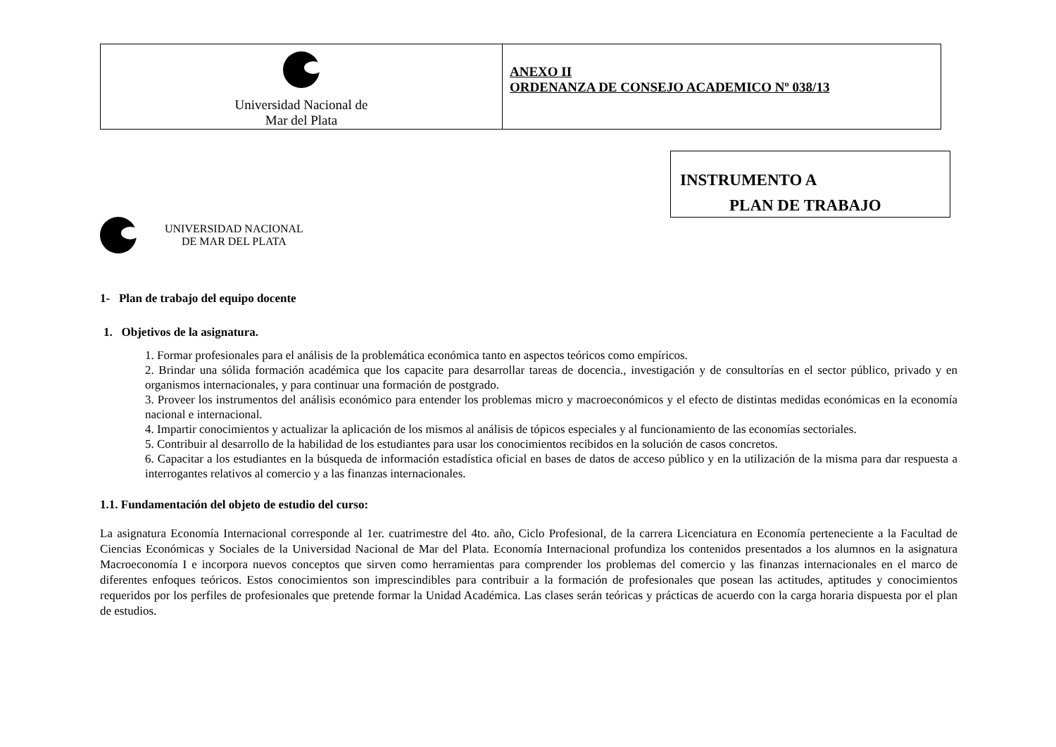| Universidad Nacional de Mar del Plata | ANEXO II ORDENANZA DE CONSEJO ACADEMICO Nº 038/13 |
UNIVERSIDAD NACIONAL
DE MAR DEL PLATA
INSTRUMENTO A
PLAN DE TRABAJO
1- Plan de trabajo del equipo docente
1. Objetivos de la asignatura.
1. Formar profesionales para el análisis de la problemática económica tanto en aspectos teóricos como empíricos.
2. Brindar una sólida formación académica que los capacite para desarrollar tareas de docencia., investigación y de consultorías en el sector público, privado y en organismos internacionales, y para continuar una formación de postgrado.
3. Proveer los instrumentos del análisis económico para entender los problemas micro y macroeconómicos y el efecto de distintas medidas económicas en la economía nacional e internacional.
4. Impartir conocimientos y actualizar la aplicación de los mismos al análisis de tópicos especiales y al funcionamiento de las economías sectoriales.
5. Contribuir al desarrollo de la habilidad de los estudiantes para usar los conocimientos recibidos en la solución de casos concretos.
6. Capacitar a los estudiantes en la búsqueda de información estadística oficial en bases de datos de acceso público y en la utilización de la misma para dar respuesta a interrogantes relativos al comercio y a las finanzas internacionales.
1.1. Fundamentación del objeto de estudio del curso:
La asignatura Economía Internacional corresponde al 1er. cuatrimestre del 4to. año, Ciclo Profesional, de la carrera Licenciatura en Economía perteneciente a la Facultad de Ciencias Económicas y Sociales de la Universidad Nacional de Mar del Plata. Economía Internacional profundiza los contenidos presentados a los alumnos en la asignatura Macroeconomía I e incorpora nuevos conceptos que sirven como herramientas para comprender los problemas del comercio y las finanzas internacionales en el marco de diferentes enfoques teóricos. Estos conocimientos son imprescindibles para contribuir a la formación de profesionales que posean las actitudes, aptitudes y conocimientos requeridos por los perfiles de profesionales que pretende formar la Unidad Académica. Las clases serán teóricas y prácticas de acuerdo con la carga horaria dispuesta por el plan de estudios.